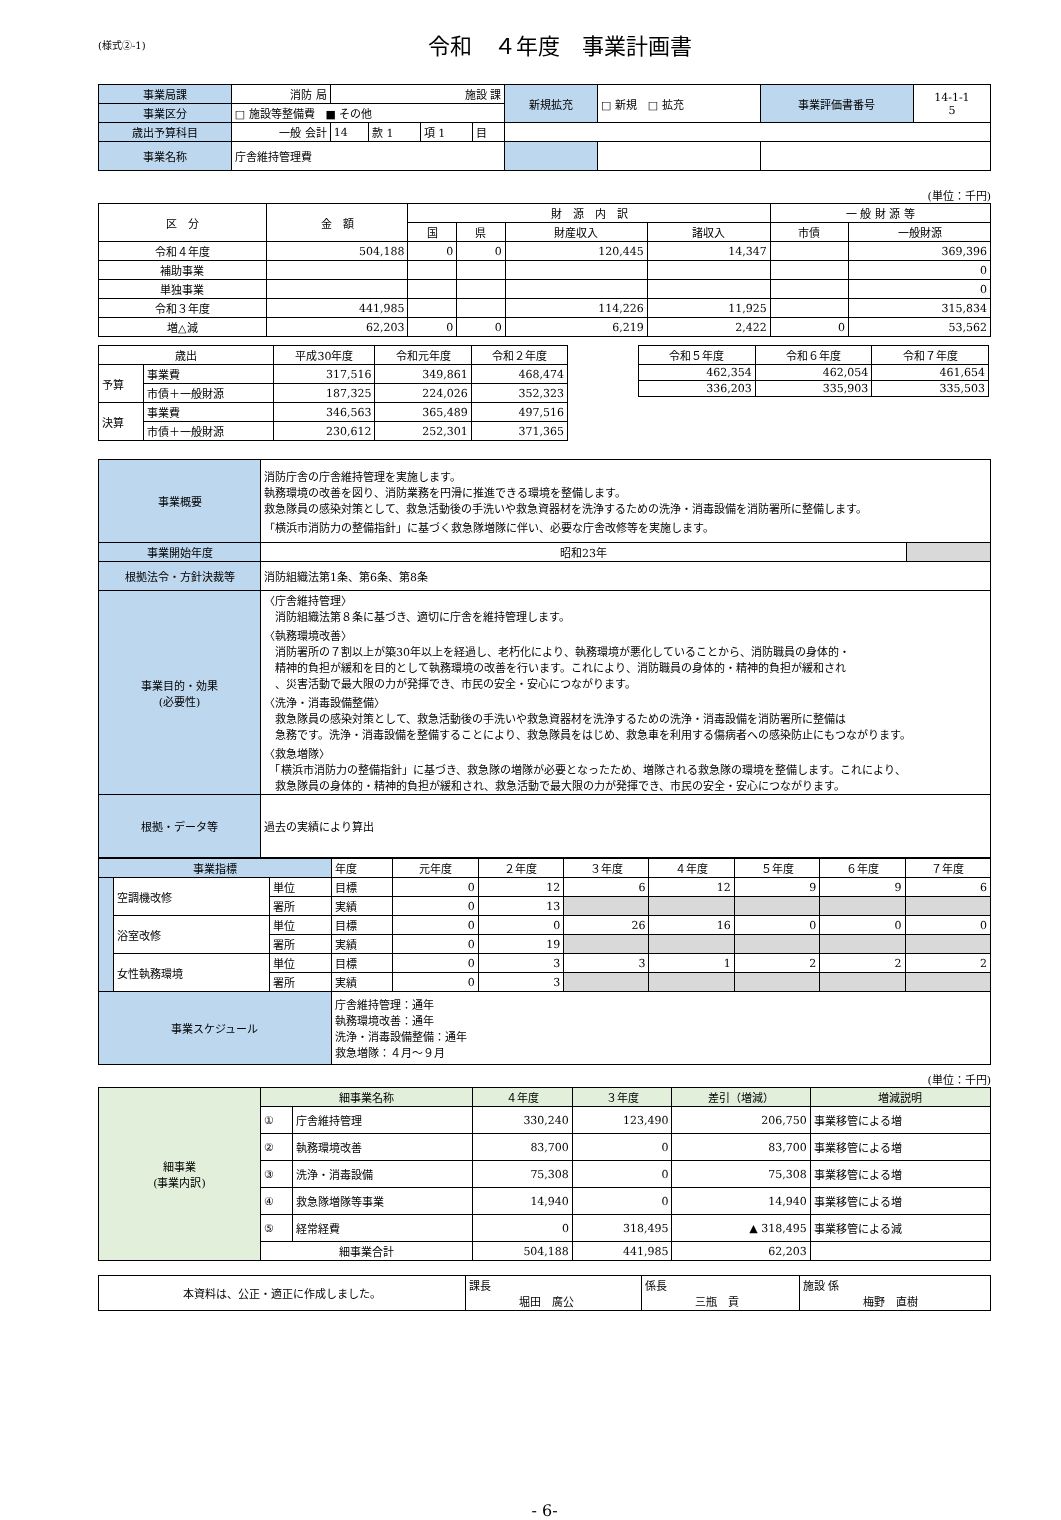(様式②-1)
令和　４年度　事業計画書
| 事業局課 | 消防 局 | 施設 課 | | | | 新規拡充 | □ 新規 □ 拡充 | 事業評価書番号 | 14-1-1 5 |
| 事業区分 | □ 施設等整備費 ■ その他 | | | | | | | | |
| 歳出予算科目 | 一般 会計 | 14 | 款 1 | 項 1 | 目 | | | | |
| 事業名称 | 庁舎維持管理費 | | | | | | | | |
(単位：千円)
| 区 分 | 金 額 | 財 源 内 訳 | | | | 一 般 財 源 等 | |
| --- | --- | --- | --- | --- | --- | --- | --- |
| | | 国 | 県 | 財産収入 | 諸収入 | 市債 | 一般財源 |
| 令和４年度 | 504,188 | 0 | 0 | 120,445 | 14,347 | | 369,396 |
| 補助事業 | | | | | | | 0 |
| 単独事業 | | | | | | | 0 |
| 令和３年度 | 441,985 | | | 114,226 | 11,925 | | 315,834 |
| 増△減 | 62,203 | 0 | 0 | 6,219 | 2,422 | 0 | 53,562 |
| 歳出 | | 平成30年度 | 令和元年度 | 令和２年度 |
| --- | --- | --- | --- | --- |
| 予算 | 事業費 | 317,516 | 349,861 | 468,474 |
| | 市債＋一般財源 | 187,325 | 224,026 | 352,323 |
| 決算 | 事業費 | 346,563 | 365,489 | 497,516 |
| | 市債＋一般財源 | 230,612 | 252,301 | 371,365 |
| 令和５年度 | 令和６年度 | 令和７年度 |
| --- | --- | --- |
| 462,354 | 462,054 | 461,654 |
| 336,203 | 335,903 | 335,503 |
| 事業概要 | 消防庁舎の庁舎維持管理を実施します。 執務環境の改善を図り、消防業務を円滑に推進できる環境を整備します。 救急隊員の感染対策として、救急活動後の手洗いや救急資器材を洗浄するための洗浄・消毒設備を消防署所に整備します。 「横浜市消防力の整備指針」に基づく救急隊増隊に伴い、必要な庁舎改修等を実施します。 | |
| 事業開始年度 | 昭和23年 | |
| 根拠法令・方針決裁等 | 消防組織法第1条、第6条、第8条 | |
| 事業目的・効果 (必要性) | 〈庁舎維持管理〉 消防組織法第８条に基づき、適切に庁舎を維持管理します。 〈執務環境改善〉 消防署所の７割以上が築30年以上を経過し、老朽化により、執務環境が悪化していることから、消防職員の身体的・ 精神的負担が緩和を目的として執務環境の改善を行います。これにより、消防職員の身体的・精神的負担が緩和され 、災害活動で最大限の力が発揮でき、市民の安全・安心につながります。 〈洗浄・消毒設備整備〉 救急隊員の感染対策として、救急活動後の手洗いや救急資器材を洗浄するための洗浄・消毒設備を消防署所に整備は 急務です。洗浄・消毒設備を整備することにより、救急隊員をはじめ、救急車を利用する傷病者への感染防止にもつながります。 〈救急増隊〉 「横浜市消防力の整備指針」に基づき、救急隊の増隊が必要となったため、増隊される救急隊の環境を整備します。これにより、 救急隊員の身体的・精神的負担が緩和され、救急活動で最大限の力が発揮でき、市民の安全・安心につながります。 | |
| 根拠・データ等 | 過去の実績により算出 | |
| 事業指標 | | | 年度 | 元年度 | ２年度 | ３年度 | ４年度 | ５年度 | ６年度 | ７年度 |
| | 空調機改修 | 単位 | 目標 | 0 | 12 | 6 | 12 | 9 | 9 | 6 |
| | | 署所 | 実績 | 0 | 13 | | | | | |
| | 浴室改修 | 単位 | 目標 | 0 | 0 | 26 | 16 | 0 | 0 | 0 |
| | | 署所 | 実績 | 0 | 19 | | | | | |
| | 女性執務環境 | 単位 | 目標 | 0 | 3 | 3 | 1 | 2 | 2 | 2 |
| | | 署所 | 実績 | 0 | 3 | | | | | |
| 事業スケジュール | | | 庁舎維持管理：通年 執務環境改善：通年 洗浄・消毒設備整備：通年 救急増隊：４月～９月 | | | | | | | |
(単位：千円)
| 細事業 (事業内訳) | 細事業名称 | | ４年度 | ３年度 | 差引（増減） | 増減説明 |
| | ① | 庁舎維持管理 | 330,240 | 123,490 | 206,750 | 事業移管による増 |
| | ② | 執務環境改善 | 83,700 | 0 | 83,700 | 事業移管による増 |
| | ③ | 洗浄・消毒設備 | 75,308 | 0 | 75,308 | 事業移管による増 |
| | ④ | 救急隊増隊等事業 | 14,940 | 0 | 14,940 | 事業移管による増 |
| | ⑤ | 経常経費 | 0 | 318,495 | ▲ 318,495 | 事業移管による減 |
| | 細事業合計 | | 504,188 | 441,985 | 62,203 | |
| 本資料は、公正・適正に作成しました。 | 課長 堀田 廣公 | 係長 三瓶 貢 | 施設 係 梅野 直樹 |
- 6-